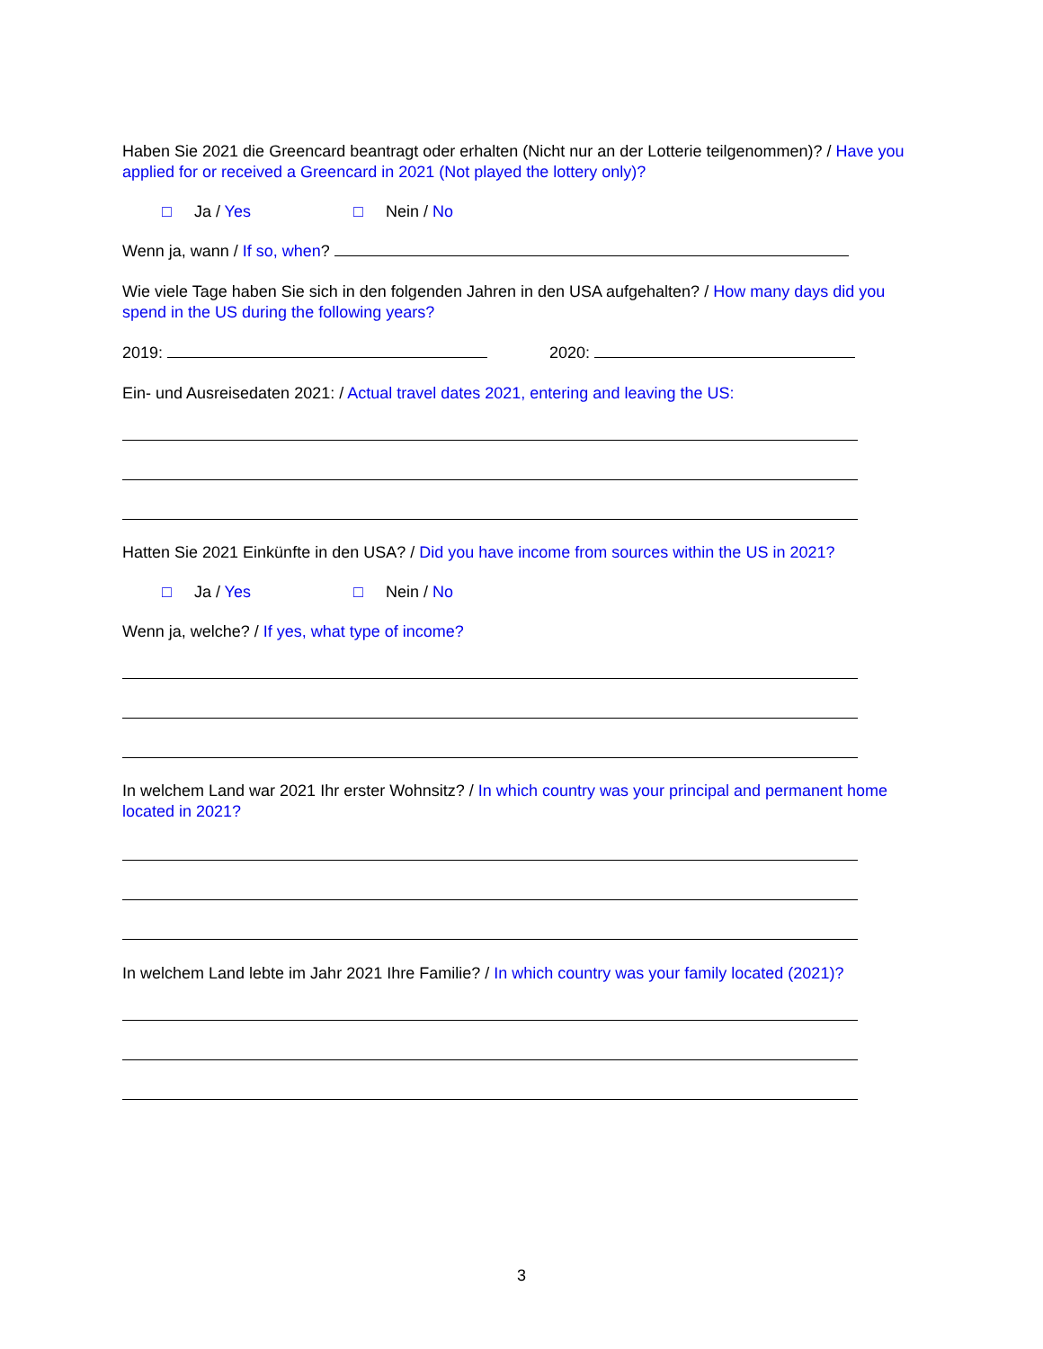Haben Sie 2021 die Greencard beantragt oder erhalten (Nicht nur an der Lotterie teilgenommen)? / Have you applied for or received a Greencard in 2021 (Not played the lottery only)?
□ Ja / Yes □ Nein / No
Wenn ja, wann / If so, when?
Wie viele Tage haben Sie sich in den folgenden Jahren in den USA aufgehalten? / How many days did you spend in the US during the following years?
2019: 2020:
Ein- und Ausreisedaten 2021: / Actual travel dates 2021, entering and leaving the US:
Hatten Sie 2021 Einkünfte in den USA? / Did you have income from sources within the US in 2021?
□ Ja / Yes □ Nein / No
Wenn ja, welche? / If yes, what type of income?
In welchem Land war 2021 Ihr erster Wohnsitz? / In which country was your principal and permanent home located in 2021?
In welchem Land lebte im Jahr 2021 Ihre Familie? / In which country was your family located (2021)?
3